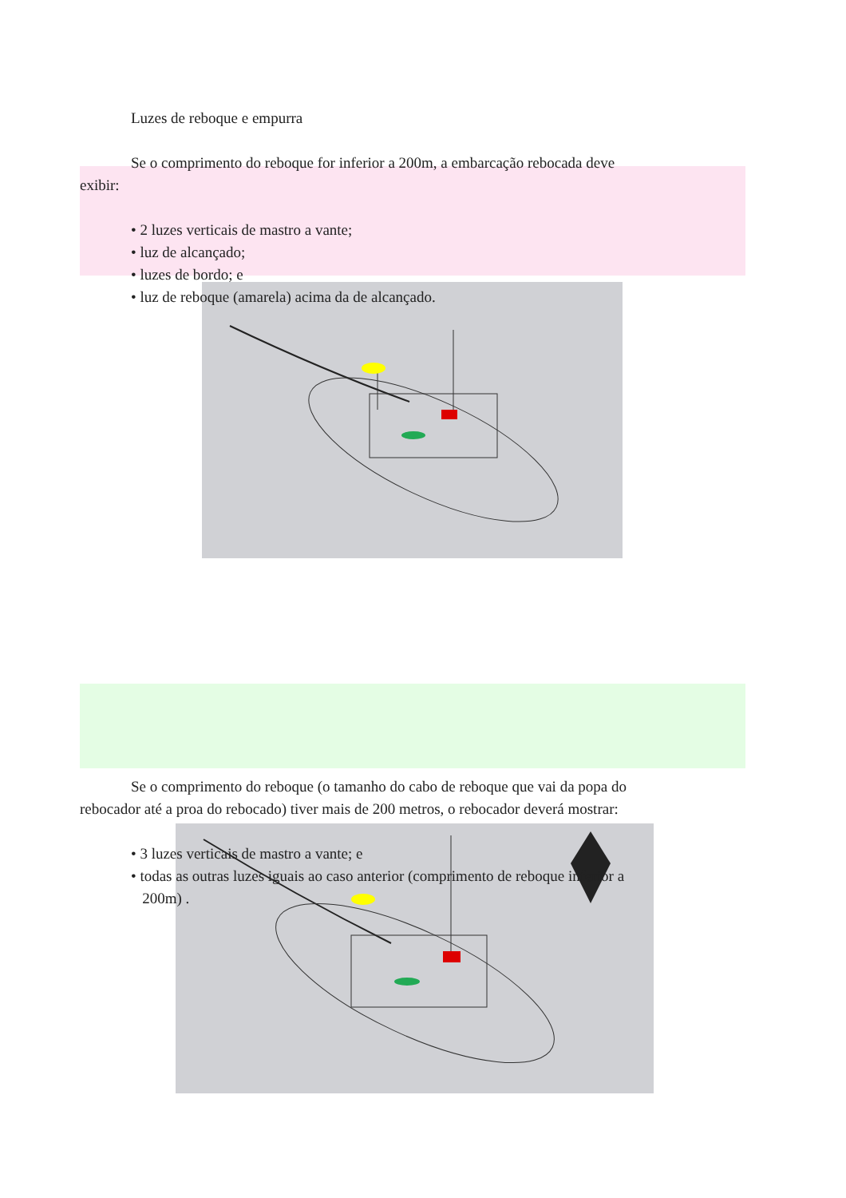Luzes de reboque e empurra
Se o comprimento do reboque for inferior a 200m, a embarcação rebocada deve
exibir:
• 2 luzes verticais de mastro a vante;
• luz de alcançado;
• luzes de bordo; e
• luz de reboque (amarela) acima da de alcançado.
Se o comprimento do reboque (o tamanho do cabo de reboque que vai da popa do
rebocador até a proa do rebocado) tiver mais de 200 metros, o rebocador deverá mostrar:
• 3 luzes verticais de mastro a vante; e
• todas as outras luzes iguais ao caso anterior (comprimento de reboque inferior a
200m) .